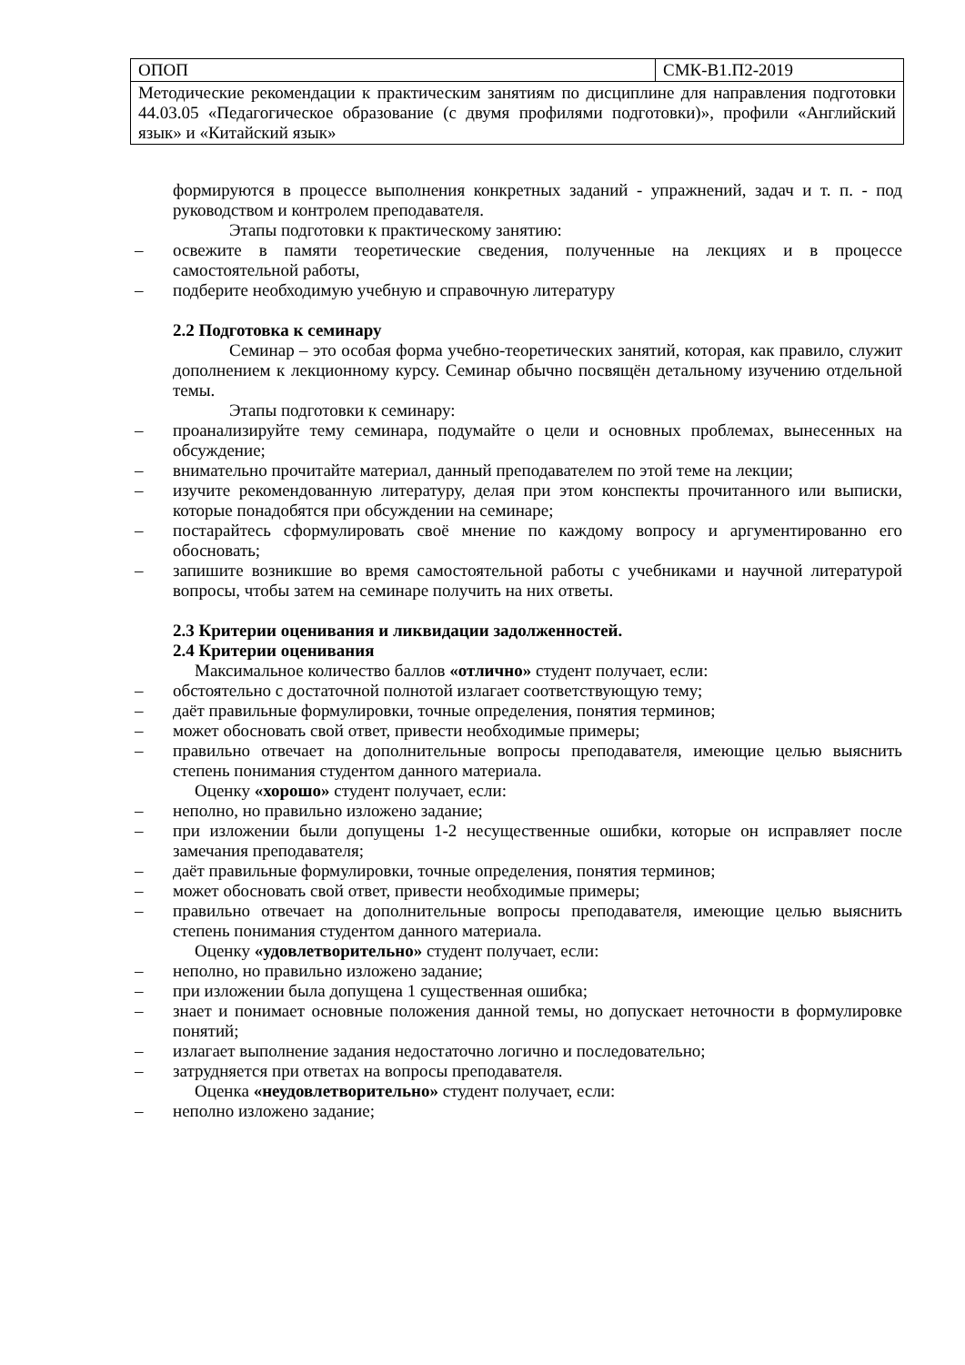| ОПОП | СМК-В1.П2-2019 |
| Методические рекомендации к практическим занятиям по дисциплине для направления подготовки 44.03.05 «Педагогическое образование (с двумя профилями подготовки)», профили «Английский язык» и «Китайский язык» | |
формируются в процессе выполнения конкретных заданий - упражнений, задач и т. п. - под руководством и контролем преподавателя.
Этапы подготовки к практическому занятию:
– освежите в памяти теоретические сведения, полученные на лекциях и в процессе самостоятельной работы,
– подберите необходимую учебную и справочную литературу
2.2 Подготовка к семинару
Семинар – это особая форма учебно-теоретических занятий, которая, как правило, служит дополнением к лекционному курсу. Семинар обычно посвящён детальному изучению отдельной темы.
Этапы подготовки к семинару:
– проанализируйте тему семинара, подумайте о цели и основных проблемах, вынесенных на обсуждение;
– внимательно прочитайте материал, данный преподавателем по этой теме на лекции;
– изучите рекомендованную литературу, делая при этом конспекты прочитанного или выписки, которые понадобятся при обсуждении на семинаре;
– постарайтесь сформулировать своё мнение по каждому вопросу и аргументированно его обосновать;
– запишите возникшие во время самостоятельной работы с учебниками и научной литературой вопросы, чтобы затем на семинаре получить на них ответы.
2.3 Критерии оценивания и ликвидации задолженностей.
2.4 Критерии оценивания
Максимальное количество баллов «отлично» студент получает, если:
– обстоятельно с достаточной полнотой излагает соответствующую тему;
– даёт правильные формулировки, точные определения, понятия терминов;
– может обосновать свой ответ, привести необходимые примеры;
– правильно отвечает на дополнительные вопросы преподавателя, имеющие целью выяснить степень понимания студентом данного материала.
Оценку «хорошо» студент получает, если:
– неполно, но правильно изложено задание;
– при изложении были допущены 1-2 несущественные ошибки, которые он исправляет после замечания преподавателя;
– даёт правильные формулировки, точные определения, понятия терминов;
– может обосновать свой ответ, привести необходимые примеры;
– правильно отвечает на дополнительные вопросы преподавателя, имеющие целью выяснить степень понимания студентом данного материала.
Оценку «удовлетворительно» студент получает, если:
– неполно, но правильно изложено задание;
– при изложении была допущена 1 существенная ошибка;
– знает и понимает основные положения данной темы, но допускает неточности в формулировке понятий;
– излагает выполнение задания недостаточно логично и последовательно;
– затрудняется при ответах на вопросы преподавателя.
Оценка «неудовлетворительно» студент получает, если:
– неполно изложено задание;